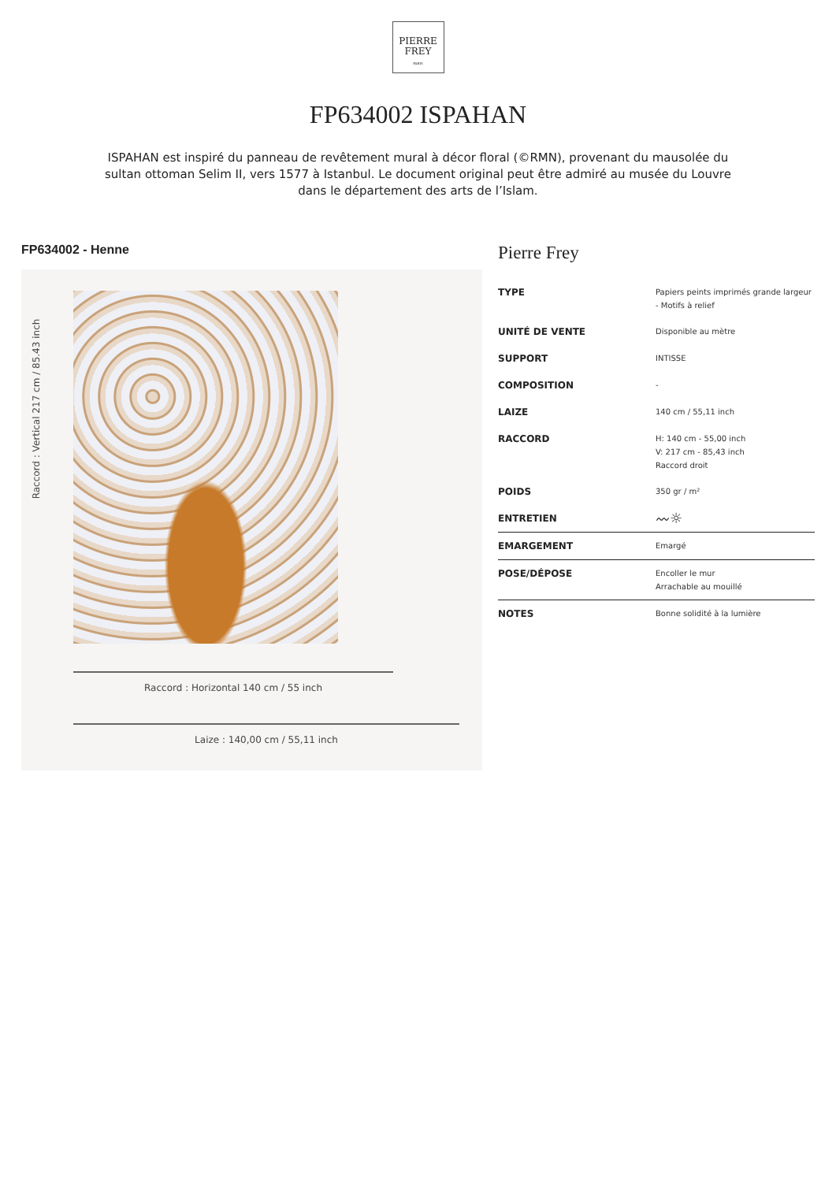PIERRE
FREY
PARIS
FP634002 ISPAHAN
ISPAHAN est inspiré du panneau de revêtement mural à décor floral (©RMN), provenant du mausolée du sultan ottoman Selim II, vers 1577 à Istanbul. Le document original peut être admiré au musée du Louvre dans le département des arts de l’Islam.
FP634002 - Henne
Raccord : Vertical 217 cm / 85.43 inch
Raccord : Horizontal 140 cm / 55 inch
Laize : 140,00 cm / 55,11 inch
Pierre Frey
| TYPE | Papiers peints imprimés grande largeur - Motifs à relief |
| UNITÉ DE VENTE | Disponible au mètre |
| SUPPORT | INTISSE |
| COMPOSITION | - |
| LAIZE | 140 cm / 55,11 inch |
| RACCORD | H: 140 cm - 55,00 inch V: 217 cm - 85,43 inch Raccord droit |
| POIDS | 350 gr / m² |
| ENTRETIEN | 〰☼ |
| EMARGEMENT | Emargé |
| POSE/DÉPOSE | Encoller le mur Arrachable au mouillé |
| NOTES | Bonne solidité à la lumière |